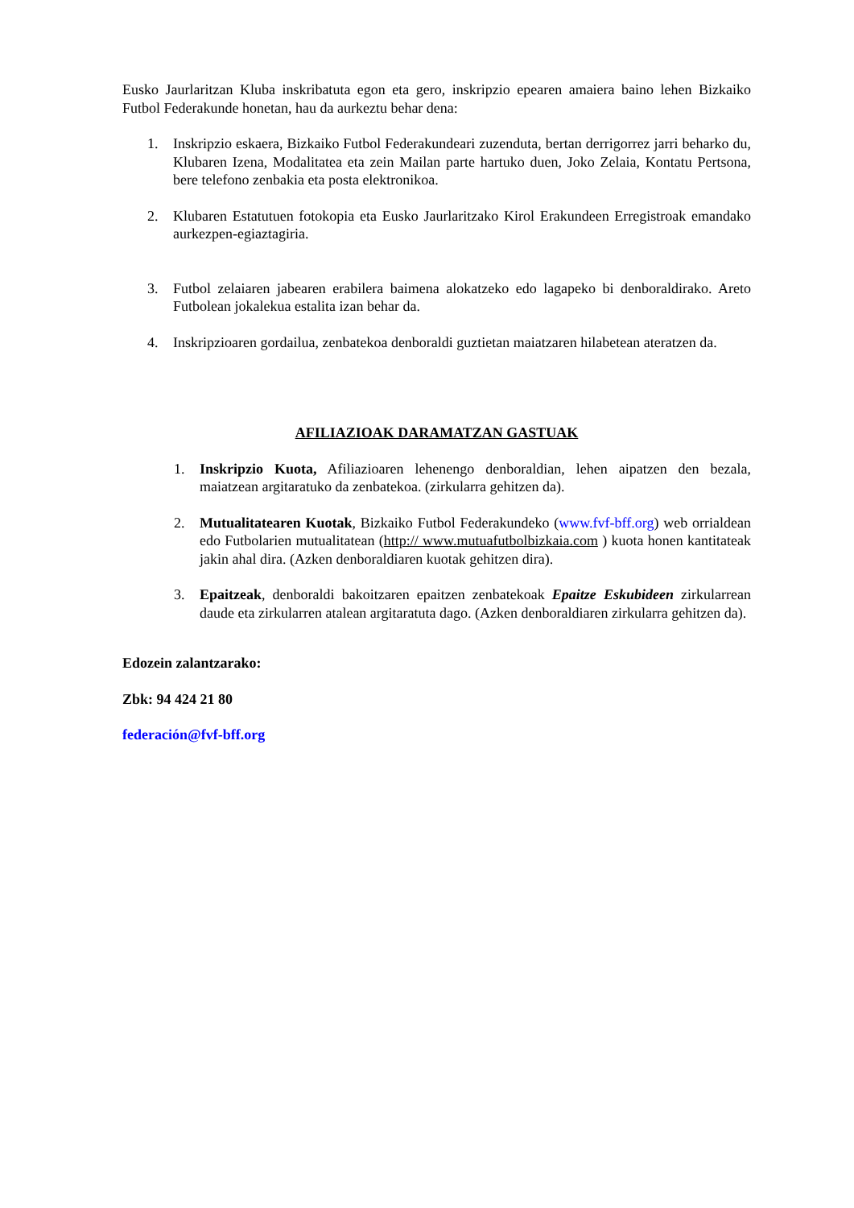Eusko Jaurlaritzan Kluba inskribatuta egon eta gero, inskripzio epearen amaiera baino lehen Bizkaiko Futbol Federakunde honetan, hau da aurkeztu behar dena:
1. Inskripzio eskaera, Bizkaiko Futbol Federakundeari zuzenduta, bertan derrigorrez jarri beharko du, Klubaren Izena, Modalitatea eta zein Mailan parte hartuko duen, Joko Zelaia, Kontatu Pertsona, bere telefono zenbakia eta posta elektronikoa.
2. Klubaren Estatutuen fotokopia eta Eusko Jaurlaritzako Kirol Erakundeen Erregistroak emandako aurkezpen-egiaztagiria.
3. Futbol zelaiaren jabearen erabilera baimena alokatzeko edo lagapeko bi denboraldirako. Areto Futbolean jokalekua estalita izan behar da.
4. Inskripzioaren gordailua, zenbatekoa denboraldi guztietan maiatzaren hilabetean ateratzen da.
AFILIAZIOAK DARAMATZAN GASTUAK
1. Inskripzio Kuota, Afiliazioaren lehenengo denboraldian, lehen aipatzen den bezala, maiatzean argitaratuko da zenbatekoa. (zirkularra gehitzen da).
2. Mutualitatearen Kuotak, Bizkaiko Futbol Federakundeko (www.fvf-bff.org) web orrialdean edo Futbolarien mutualitatean (http:// www.mutuafutbolbizkaia.com ) kuota honen kantitateak jakin ahal dira. (Azken denboraldiaren kuotak gehitzen dira).
3. Epaitzeak, denboraldi bakoitzaren epaitzen zenbatekoak Epaitze Eskubideen zirkularrean daude eta zirkularren atalean argitaratuta dago. (Azken denboraldiaren zirkularra gehitzen da).
Edozein zalantzarako:
Zbk: 94 424 21 80
federación@fvf-bff.org